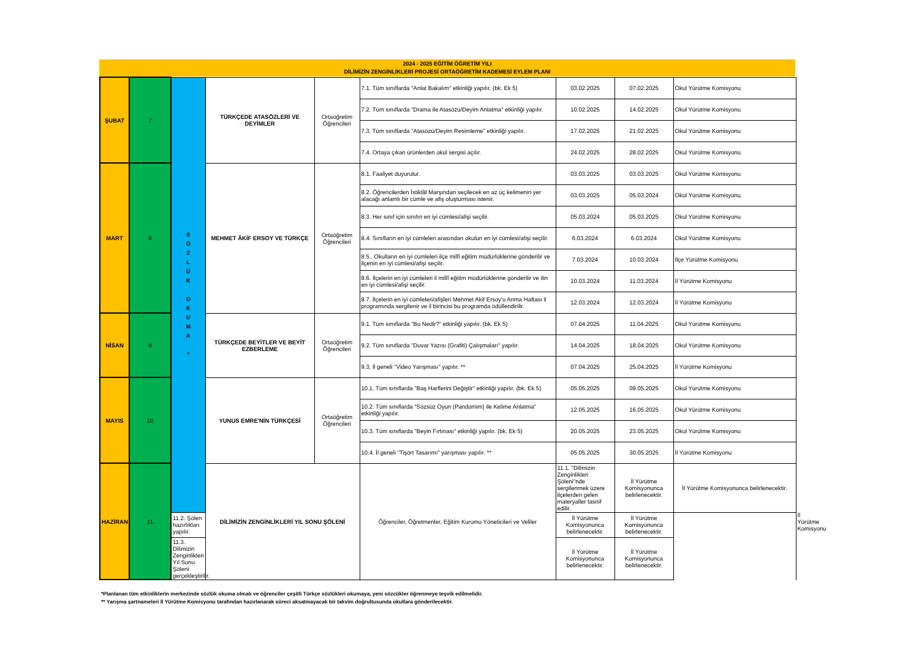2024 - 2025 EĞİTİM ÖĞRETİM YILI
DİLİMİZİN ZENGİNLİKLERİ PROJESİ ORTAÖĞRETİM KADEMESİ EYLEM PLANI
| ŞUBAT | 7 | S Ö Z L Ü K O K U M A * | TÜRKÇEDE ATASÖZLERİ VE DEYİMLER | Ortaöğretim Öğrencileri | 7.1. Tüm sınıflarda "Anlat Bakalım" etkinliği yapılır. (bk. Ek 5) | 03.02.2025 | 07.02.2025 | Okul Yürütme Komisyonu | |
| | | | | | 7.2. Tüm sınıflarda "Drama ile Atasözü/Deyim Anlatma" etkinliği yapılır. | 10.02.2025 | 14.02.2025 | Okul Yürütme Komisyonu | |
| | | | | | 7.3. Tüm sınıflarda "Atasözü/Deyim Resimleme" etkinliği yapılır. | 17.02.2025 | 21.02.2025 | Okul Yürütme Komisyonu | |
| | | | | | 7.4. Ortaya çıkan ürünlerden okul sergisi açılır. | 24.02.2025 | 28.02.2025 | Okul Yürütme Komisyonu | |
| MART | 8 | | MEHMET ÂKİF ERSOY VE TÜRKÇE | Ortaöğretim Öğrencileri | 8.1. Faaliyet duyurulur. | 03.03.2025 | 03.03.2025 | Okul Yürütme Komisyonu | |
| | | | | | 8.2. Öğrencilerden İstiklâl Marşından seçilecek en az üç kelimenin yer alacağı anlamlı bir cümle ve afiş oluşturması istenir. | 03.03.2025 | 05.03.2024 | Okul Yürütme Komisyonu | |
| | | | | | 8.3. Her sınıf için sınıfın en iyi cümlesi/afişi seçilir. | 05.03.2024 | 05.03.2025 | Okul Yürütme Komisyonu | |
| | | | | | 8.4. Sınıfların en iyi cümleleri arasından okulun en iyi cümlesi/afişi seçilir. | 6.03.2024 | 6.03.2024 | Okul Yürütme Komisyonu | |
| | | | | | 8.5.. Okulların en iyi cümleleri ilçe millî eğitim müdürlüklerine gönderilir ve ilçenin en iyi cümlesi/afişi seçilir. | 7.03.2024 | 10.03.2024 | İlçe Yürütme Komisyonu | |
| | | | | | 8.6. İlçelerin en iyi cümleleri il millî eğitim müdürlüklerine gönderilir ve ilin en iyi cümlesi/afişi seçilir. | 10.03.2024 | 11.03.2024 | İl Yürütme Komisyonu | |
| | | | | | 8.7. İlçelerin en iyi cümleleri/afişleri Mehmet Akif Ersoy'u Anma Haftası il programında sergilenir ve il birincisi bu programda ödüllendirilir. | 12.03.2024 | 12.03.2024 | İl Yürütme Komisyonu | |
| NİSAN | 9 | | TÜRKÇEDE BEYİTLER VE BEYİT EZBERLEME | Ortaöğretim Öğrencileri | 9.1. Tüm sınıflarda "Bu Nedir?" etkinliği yapılır. (bk. Ek 5) | 07.04.2025 | 11.04.2025 | Okul Yürütme Komisyonu | |
| | | | | | 9.2. Tüm sınıflarda "Duvar Yazısı (Grafiti) Çalışmaları" yapılır. | 14.04.2025 | 18.04.2025 | Okul Yürütme Komisyonu | |
| | | | | | 9.3. İl geneli "Video Yarışması" yapılır. ** | 07.04.2025 | 25.04.2025 | İl Yürütme Komisyonu | |
| MAYIS | 10 | | YUNUS EMRE'NİN TÜRKÇESİ | Ortaöğretim Öğrencileri | 10.1. Tüm sınıflarda "Baş Harflerini Değiştir" etkinliği yapılır. (bk. Ek 5) | 05.05.2025 | 09.05.2025 | Okul Yürütme Komisyonu | |
| | | | | | 10.2. Tüm sınıflarda "Sözsüz Oyun (Pandomim) ile Kelime Anlatma" etkinliği yapılır. | 12.05.2025 | 16.05.2025 | Okul Yürütme Komisyonu | |
| | | | | | 10.3. Tüm sınıflarda "Beyin Fırtınası" etkinliği yapılır. (bk. Ek 5) | 20.05.2025 | 23.05.2025 | Okul Yürütme Komisyonu | |
| | | | | | 10.4. İl geneli "Tişört Tasarımı" yarışması yapılır. ** | 05.05.2025 | 30.05.2025 | İl Yürütme Komisyonu | |
| HAZİRAN | 11 | | DİLİMİZİN ZENGİNLİKLERİ YIL SONU ŞÖLENİ | | Öğrenciler, Öğretmenler, Eğitim Kurumu Yöneticileri ve Veliler | 11.1. "Dilimizin Zenginlikleri Şöleni"nde sergilenmek üzere ilçelerden gelen materyaller tasnif edilir. | İl Yürütme Komisyonunca belirlenecektir. | İl Yürütme Komisyonunca belirlenecektir. | İl Yürütme Komisyonu |
| | | 11.2. Şölen hazırlıkları yapılır. | | | | İl Yürütme Komisyonunca belirlenecektir. | İl Yürütme Komisyonunca belirlenecektir. | | |
| | | 11.3. Dilimizin Zenginlikleri Yıl Sonu Şöleni gerçekleştirilir. | | | | İl Yürütme Komisyonunca belirlenecektir. | İl Yürütme Komisyonunca belirlenecektir. | | |
*Planlanan tüm etkinliklerin merkezinde sözlük okuma olmalı ve öğrenciler çeşitli Türkçe sözlükleri okumaya, yeni sözcükler öğrenmeye teşvik edilmelidir.
** Yarışma şartnameleri İl Yürütme Komisyonu tarafından hazırlanarak süreci aksatmayacak bir takvim doğrultusunda okullara gönderilecektir.